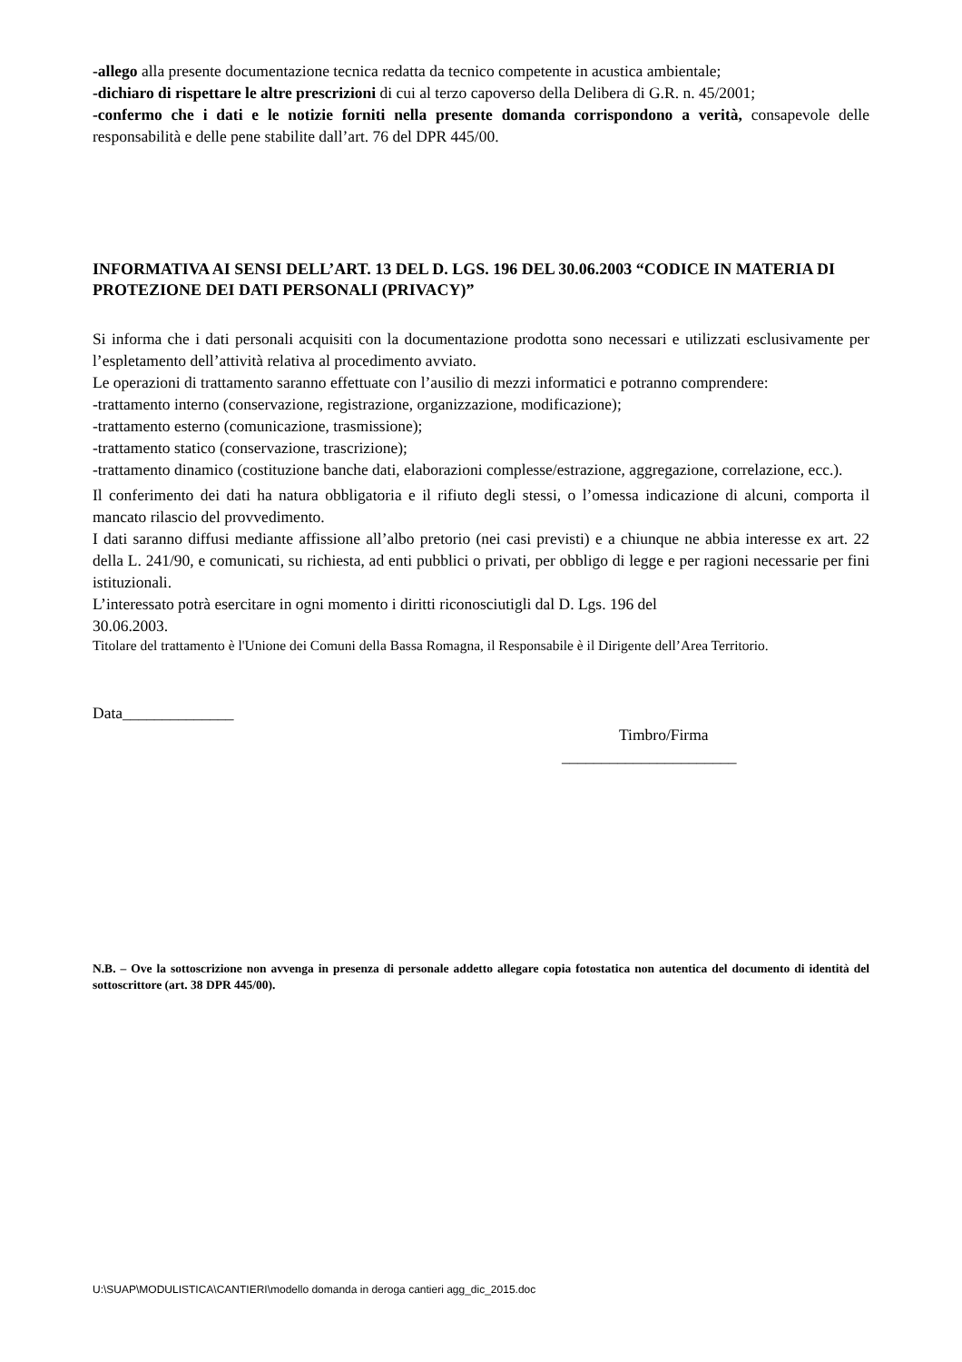-allego alla presente documentazione tecnica redatta da tecnico competente in acustica ambientale;
-dichiaro di rispettare le altre prescrizioni di cui al terzo capoverso della Delibera di G.R. n. 45/2001;
-confermo che i dati e le notizie forniti nella presente domanda corrispondono a verità, consapevole delle responsabilità e delle pene stabilite dall’art. 76 del DPR 445/00.
INFORMATIVA AI SENSI DELL’ART. 13 DEL D. LGS. 196 DEL 30.06.2003 “CODICE IN MATERIA DI PROTEZIONE DEI DATI PERSONALI (PRIVACY)”
Si informa che i dati personali acquisiti con la documentazione prodotta sono necessari e utilizzati esclusivamente per l’espletamento dell’attività relativa al procedimento avviato.
Le operazioni di trattamento saranno effettuate con l’ausilio di mezzi informatici e potranno comprendere:
-trattamento interno (conservazione, registrazione, organizzazione, modificazione);
-trattamento esterno (comunicazione, trasmissione);
-trattamento statico (conservazione, trascrizione);
-trattamento dinamico (costituzione banche dati, elaborazioni complesse/estrazione, aggregazione, correlazione, ecc.).
Il conferimento dei dati ha natura obbligatoria e il rifiuto degli stessi, o l’omessa indicazione di alcuni, comporta il mancato rilascio del provvedimento.
I dati saranno diffusi mediante affissione all’albo pretorio (nei casi previsti) e a chiunque ne abbia interesse ex art. 22 della L. 241/90, e comunicati, su richiesta, ad enti pubblici o privati, per obbligo di legge e per ragioni necessarie per fini istituzionali.
L’interessato potrà esercitare in ogni momento i diritti riconosciutigli dal D. Lgs. 196 del
30.06.2003.
Titolare del trattamento è l'Unione dei Comuni della Bassa Romagna, il Responsabile è il Dirigente dell’Area Territorio.
Data______________
Timbro/Firma
______________________
N.B. – Ove la sottoscrizione non avvenga in presenza di personale addetto allegare copia fotostatica non autentica del documento di identità del sottoscrittore (art. 38 DPR 445/00).
U:\SUAP\MODULISTICA\CANTIERI\modello domanda in deroga cantieri agg_dic_2015.doc